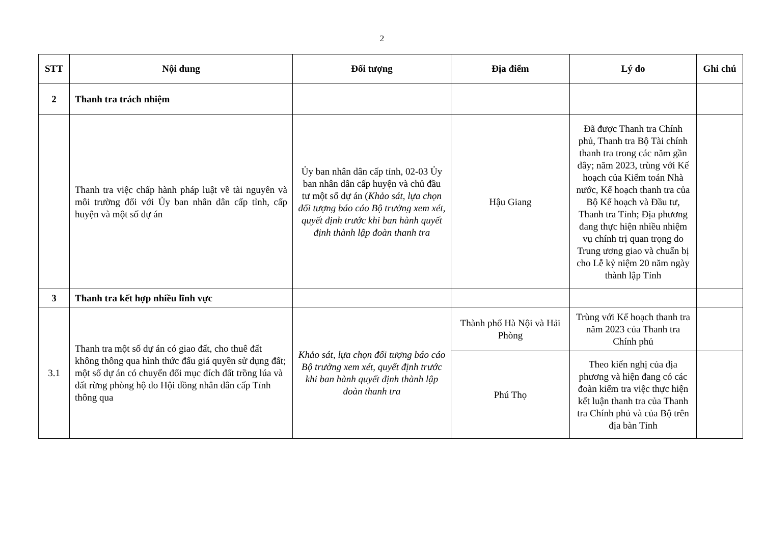2
| STT | Nội dung | Đối tượng | Địa điểm | Lý do | Ghi chú |
| --- | --- | --- | --- | --- | --- |
| 2 | Thanh tra trách nhiệm | | | | |
| | Thanh tra việc chấp hành pháp luật về tài nguyên và môi trường đối với Ủy ban nhân dân cấp tỉnh, cấp huyện và một số dự án | Ủy ban nhân dân cấp tỉnh, 02-03 Ủy ban nhân dân cấp huyện và chủ đầu tư một số dự án ( Khảo sát, lựa chọn đối tượng báo cáo Bộ trưởng xem xét, quyết định trước khi ban hành quyết định thành lập đoàn thanh tra | Hậu Giang | Đã được Thanh tra Chính phủ, Thanh tra Bộ Tài chính thanh tra trong các năm gần đây; năm 2023, trùng với Kế hoạch của Kiểm toán Nhà nước, Kế hoạch thanh tra của Bộ Kế hoạch và Đầu tư, Thanh tra Tỉnh; Địa phương đang thực hiện nhiều nhiệm vụ chính trị quan trọng do Trung ương giao và chuẩn bị cho Lễ kỷ niệm 20 năm ngày thành lập Tỉnh | |
| 3 | Thanh tra kết hợp nhiều lĩnh vực | | | | |
| 3.1 | Thanh tra một số dự án có giao đất, cho thuê đất không thông qua hình thức đấu giá quyền sử dụng đất; một số dự án có chuyển đổi mục đích đất trồng lúa và đất rừng phòng hộ do Hội đồng nhân dân cấp Tỉnh thông qua | Khảo sát, lựa chọn đối tượng báo cáo Bộ trưởng xem xét, quyết định trước khi ban hành quyết định thành lập đoàn thanh tra | Thành phố Hà Nội và Hải Phòng | Trùng với Kế hoạch thanh tra năm 2023 của Thanh tra Chính phủ | |
| | | | Phú Thọ | Theo kiến nghị của địa phương và hiện đang có các đoàn kiểm tra việc thực hiện kết luận thanh tra của Thanh tra Chính phủ và của Bộ trên địa bàn Tỉnh | |